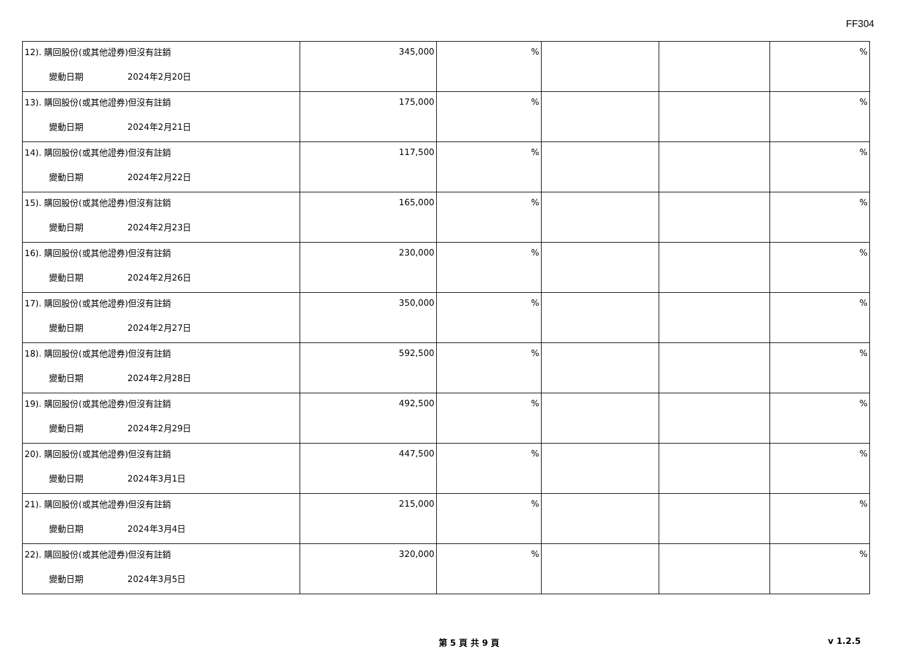FF304
| 12). 購回股份(或其他證券)但沒有註銷 變動日期 2024年2月20日 | 345,000 | % | | | % |
| 13). 購回股份(或其他證券)但沒有註銷 變動日期 2024年2月21日 | 175,000 | % | | | % |
| 14). 購回股份(或其他證券)但沒有註銷 變動日期 2024年2月22日 | 117,500 | % | | | % |
| 15). 購回股份(或其他證券)但沒有註銷 變動日期 2024年2月23日 | 165,000 | % | | | % |
| 16). 購回股份(或其他證券)但沒有註銷 變動日期 2024年2月26日 | 230,000 | % | | | % |
| 17). 購回股份(或其他證券)但沒有註銷 變動日期 2024年2月27日 | 350,000 | % | | | % |
| 18). 購回股份(或其他證券)但沒有註銷 變動日期 2024年2月28日 | 592,500 | % | | | % |
| 19). 購回股份(或其他證券)但沒有註銷 變動日期 2024年2月29日 | 492,500 | % | | | % |
| 20). 購回股份(或其他證券)但沒有註銷 變動日期 2024年3月1日 | 447,500 | % | | | % |
| 21). 購回股份(或其他證券)但沒有註銷 變動日期 2024年3月4日 | 215,000 | % | | | % |
| 22). 購回股份(或其他證券)但沒有註銷 變動日期 2024年3月5日 | 320,000 | % | | | % |
第 5 頁 共 9 頁 v 1.2.5